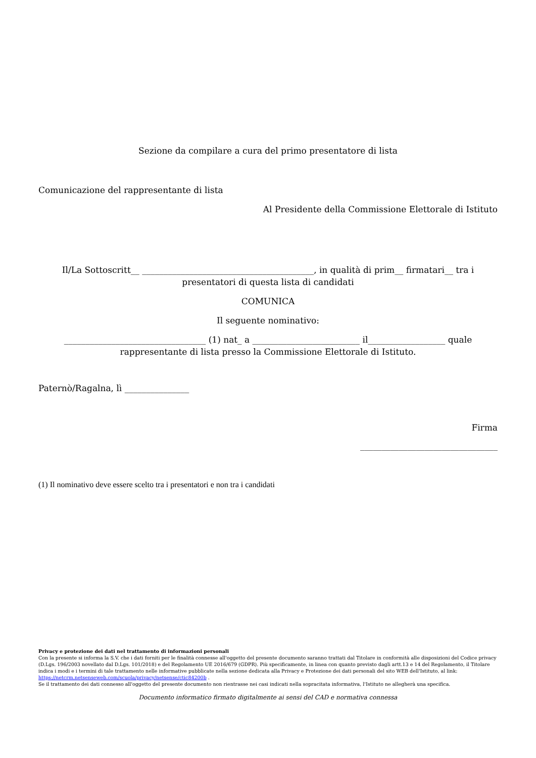Sezione da compilare a cura del primo presentatore di lista
Comunicazione del rappresentante di lista
Al Presidente della Commissione Elettorale di Istituto
Il/La Sottoscritt__ ________________________________________, in qualità di prim__ firmatari__ tra i presentatori di questa lista di candidati
COMUNICA
Il seguente nominativo:
_________________________________ (1) nat_ a _________________________ il__________________ quale rappresentante di lista presso la Commissione Elettorale di Istituto.
Paternò/Ragalna, lì _______________
Firma
________________________________
(1) Il nominativo deve essere scelto tra i presentatori e non tra i candidati
Privacy e protezione dei dati nel trattamento di informazioni personali
Con la presente si informa la S.V. che i dati forniti per le finalità connesse all'oggetto del presente documento saranno trattati dal Titolare in conformità alle disposizioni del Codice privacy (D.Lgs. 196/2003 novellato dal D.Lgs. 101/2018) e del Regolamento UE 2016/679 (GDPR). Più specificamente, in linea con quanto previsto dagli artt.13 e 14 del Regolamento, il Titolare indica i modi e i termini di tale trattamento nelle informative pubblicate nella sezione dedicata alla Privacy e Protezione dei dati personali del sito WEB dell'Istituto, al link: https://netcrm.netsenseweb.com/scuola/privacy/netsense/ctic84200b .
Se il trattamento dei dati connesso all'oggetto del presente documento non rientrasse nei casi indicati nella sopracitata informativa, l'Istituto ne allegherà una specifica.
Documento informatico firmato digitalmente ai sensi del CAD e normativa connessa